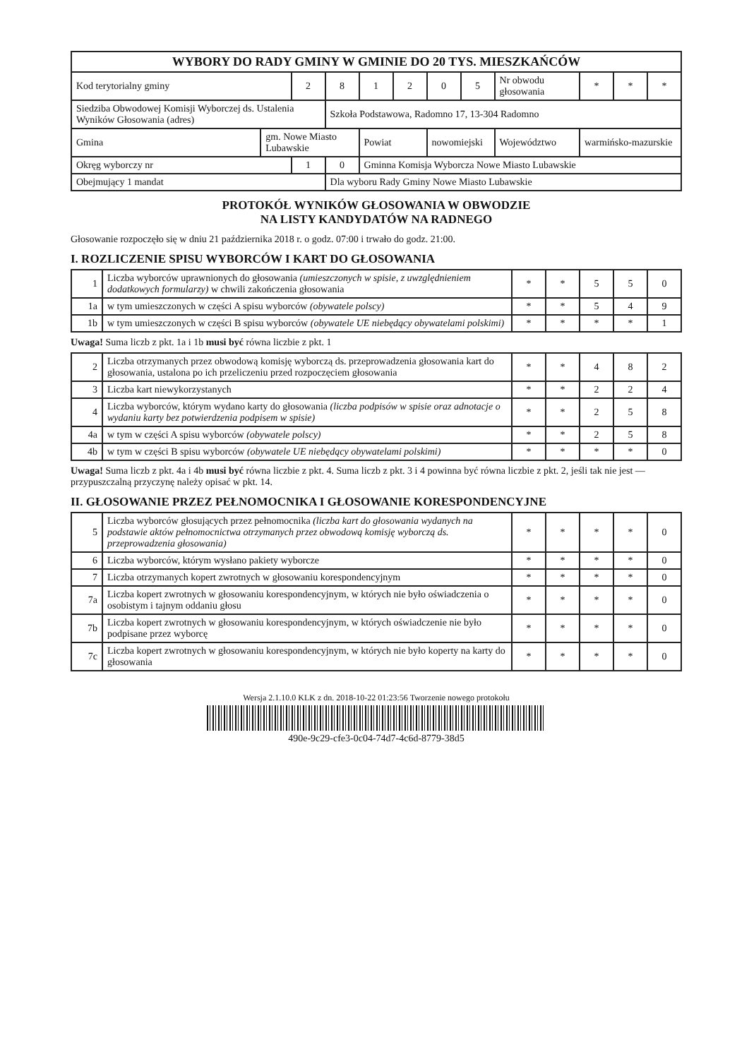| WYBORY DO RADY GMINY W GMINIE DO 20 TYS. MIESZKAŃCÓW | | | | | | | | | | | |
| --- | --- | --- | --- | --- | --- | --- | --- | --- | --- | --- | --- |
| Kod terytorialny gminy | | 2 | 8 | 1 | 2 | 0 | 5 | Nr obwodu głosowania | * | * | * |
| Siedziba Obwodowej Komisji Wyborczej ds. Ustalenia Wyników Głosowania (adres) | | | Szkoła Podstawowa, Radomno 17, 13-304 Radomno | | | | | | | | |
| Gmina | gm. Nowe Miasto Lubawskie | | | Powiat | | nowomiejski | | Województwo | warmińsko-mazurskie | | |
| Okręg wyborczy nr | | 1 | 0 | Gminna Komisja Wyborcza Nowe Miasto Lubawskie | | | | | | | |
| Obejmujący 1 mandat | | | Dla wyboru Rady Gminy Nowe Miasto Lubawskie | | | | | | | | |
PROTOKÓŁ WYNIKÓW GŁOSOWANIA W OBWODZIE
NA LISTY KANDYDATÓW NA RADNEGO
Głosowanie rozpoczęło się w dniu 21 października 2018 r. o godz. 07:00 i trwało do godz. 21:00.
I. ROZLICZENIE SPISU WYBORCÓW I KART DO GŁOSOWANIA
| 1 | Liczba wyborców uprawnionych do głosowania (umieszczonych w spisie, z uwzględnieniem dodatkowych formularzy) w chwili zakończenia głosowania | * | * | 5 | 5 | 0 |
| 1a | w tym umieszczonych w części A spisu wyborców (obywatele polscy) | * | * | 5 | 4 | 9 |
| 1b | w tym umieszczonych w części B spisu wyborców (obywatele UE niebędący obywatelami polskimi) | * | * | * | * | 1 |
Uwaga! Suma liczb z pkt. 1a i 1b musi być równa liczbie z pkt. 1
| 2 | Liczba otrzymanych przez obwodową komisję wyborczą ds. przeprowadzenia głosowania kart do głosowania, ustalona po ich przeliczeniu przed rozpoczęciem głosowania | * | * | 4 | 8 | 2 |
| 3 | Liczba kart niewykorzystanych | * | * | 2 | 2 | 4 |
| 4 | Liczba wyborców, którym wydano karty do głosowania (liczba podpisów w spisie oraz adnotacje o wydaniu karty bez potwierdzenia podpisem w spisie) | * | * | 2 | 5 | 8 |
| 4a | w tym w części A spisu wyborców (obywatele polscy) | * | * | 2 | 5 | 8 |
| 4b | w tym w części B spisu wyborców (obywatele UE niebędący obywatelami polskimi) | * | * | * | * | 0 |
Uwaga! Suma liczb z pkt. 4a i 4b musi być równa liczbie z pkt. 4. Suma liczb z pkt. 3 i 4 powinna być równa liczbie z pkt. 2, jeśli tak nie jest — przypuszczalną przyczynę należy opisać w pkt. 14.
II. GŁOSOWANIE PRZEZ PEŁNOMOCNIKA I GŁOSOWANIE KORESPONDENCYJNE
| 5 | Liczba wyborców głosujących przez pełnomocnika (liczba kart do głosowania wydanych na podstawie aktów pełnomocnictwa otrzymanych przez obwodową komisję wyborczą ds. przeprowadzenia głosowania) | * | * | * | * | 0 |
| 6 | Liczba wyborców, którym wysłano pakiety wyborcze | * | * | * | * | 0 |
| 7 | Liczba otrzymanych kopert zwrotnych w głosowaniu korespondencyjnym | * | * | * | * | 0 |
| 7a | Liczba kopert zwrotnych w głosowaniu korespondencyjnym, w których nie było oświadczenia o osobistym i tajnym oddaniu głosu | * | * | * | * | 0 |
| 7b | Liczba kopert zwrotnych w głosowaniu korespondencyjnym, w których oświadczenie nie było podpisane przez wyborcę | * | * | * | * | 0 |
| 7c | Liczba kopert zwrotnych w głosowaniu korespondencyjnym, w których nie było koperty na karty do głosowania | * | * | * | * | 0 |
Wersja 2.1.10.0 KLK z dn. 2018-10-22 01:23:56 Tworzenie nowego protokołu
490e-9c29-cfe3-0c04-74d7-4c6d-8779-38d5